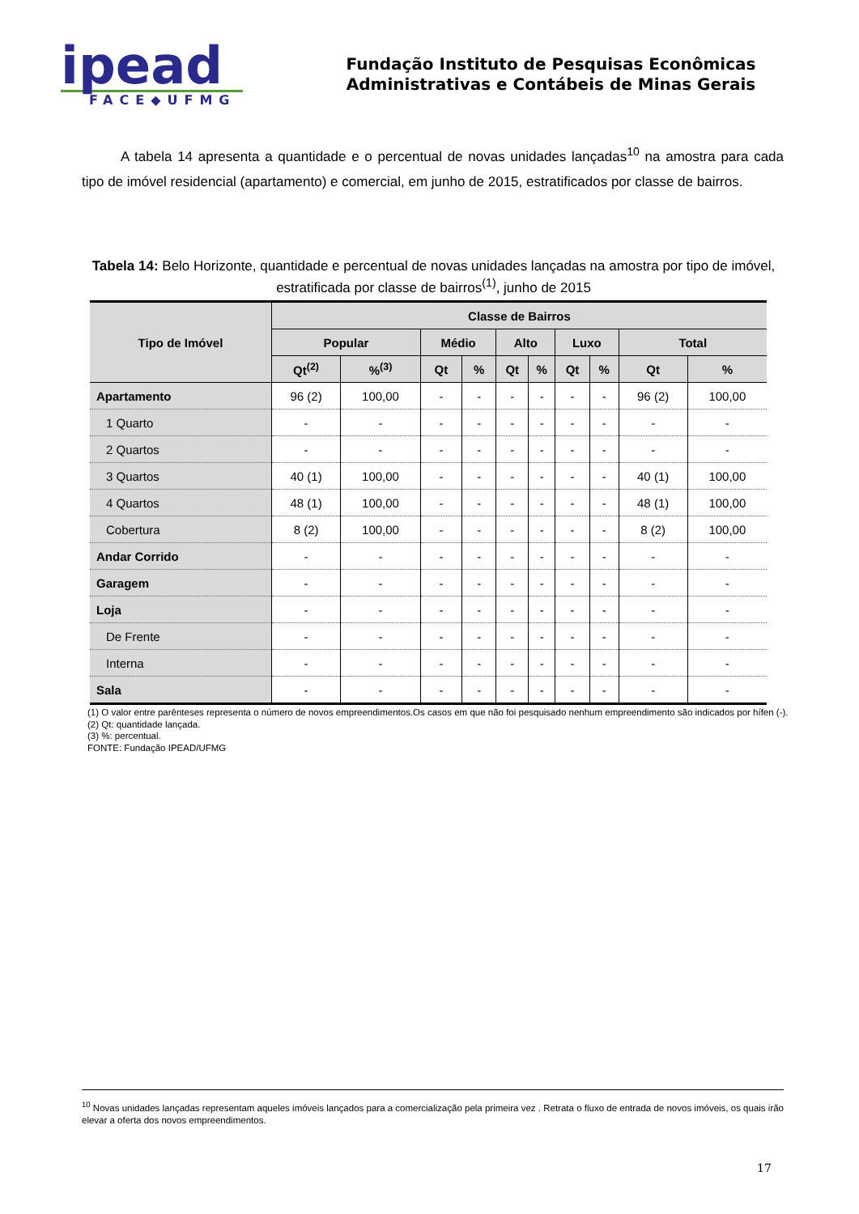ipead
FACE◆UFMG
Fundação Instituto de Pesquisas Econômicas
Administrativas e Contábeis de Minas Gerais
A tabela 14 apresenta a quantidade e o percentual de novas unidades lançadas<sup>10</sup> na amostra para cada tipo de imóvel residencial (apartamento) e comercial, em junho de 2015, estratificados por classe de bairros.
Tabela 14: Belo Horizonte, quantidade e percentual de novas unidades lançadas na amostra por tipo de imóvel, estratificada por classe de bairros<sup>(1)</sup>, junho de 2015
| Tipo de Imóvel | Classe de Bairros | | | | | | | | | |
| --- | --- | --- | --- | --- | --- | --- | --- | --- | --- | --- |
| | Popular | | Médio | | Alto | | Luxo | | Total | |
| | Qt<sup>(2)</sup> | %<sup>(3)</sup> | Qt | % | Qt | % | Qt | % | Qt | % |
| Apartamento | 96 (2) | 100,00 | - | - | - | - | - | - | 96 (2) | 100,00 |
| 1 Quarto | - | - | - | - | - | - | - | - | - | - |
| 2 Quartos | - | - | - | - | - | - | - | - | - | - |
| 3 Quartos | 40 (1) | 100,00 | - | - | - | - | - | - | 40 (1) | 100,00 |
| 4 Quartos | 48 (1) | 100,00 | - | - | - | - | - | - | 48 (1) | 100,00 |
| Cobertura | 8 (2) | 100,00 | - | - | - | - | - | - | 8 (2) | 100,00 |
| Andar Corrido | - | - | - | - | - | - | - | - | - | - |
| Garagem | - | - | - | - | - | - | - | - | - | - |
| Loja | - | - | - | - | - | - | - | - | - | - |
| De Frente | - | - | - | - | - | - | - | - | - | - |
| Interna | - | - | - | - | - | - | - | - | - | - |
| Sala | - | - | - | - | - | - | - | - | - | - |
(1) O valor entre parênteses representa o número de novos empreendimentos.Os casos em que não foi pesquisado nenhum empreendimento são indicados por hífen (-).
(2) Qt: quantidade lançada.
(3) %: percentual.
FONTE: Fundação IPEAD/UFMG
<sup>10</sup> Novas unidades lançadas representam aqueles imóveis lançados para a comercialização pela primeira vez . Retrata o fluxo de entrada de novos imóveis, os quais irão elevar a oferta dos novos empreendimentos.
17